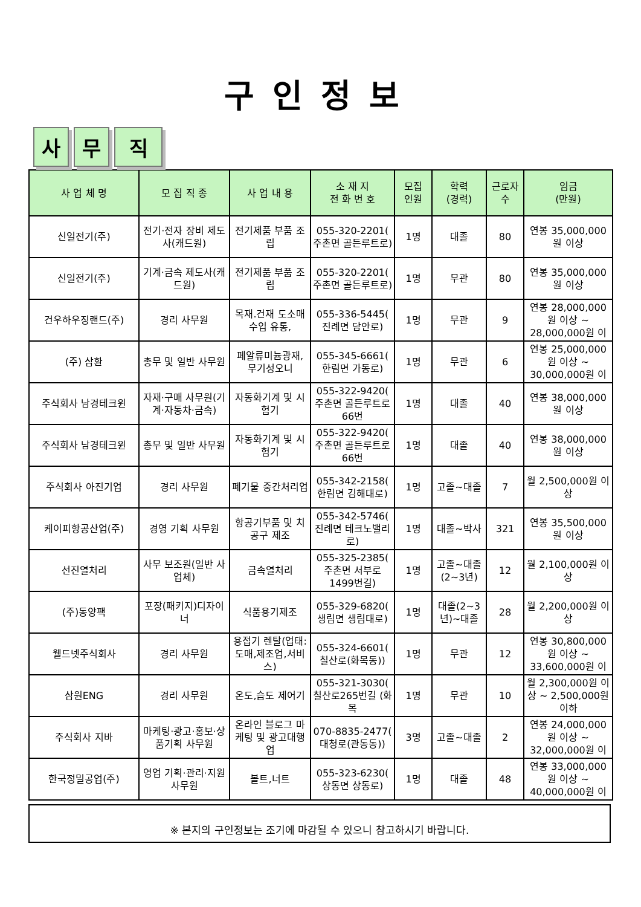구인정보
사 무 직
| 사 업 체 명 | 모 집 직 종 | 사 업 내 용 | 소 재 지 전 화 번 호 | 모집 인원 | 학력 (경력) | 근로자 수 | 임금 (만원) |
| --- | --- | --- | --- | --- | --- | --- | --- |
| 신일전기(주) | 전기·전자 장비 제도사(캐드원) | 전기제품 부품 조립 | 055-320-2201( 주촌면 골든루트로) | 1명 | 대졸 | 80 | 연봉 35,000,000원 이상 |
| 신일전기(주) | 기계·금속 제도사(캐드원) | 전기제품 부품 조립 | 055-320-2201( 주촌면 골든루트로) | 1명 | 무관 | 80 | 연봉 35,000,000원 이상 |
| 건우하우징랜드(주) | 경리 사무원 | 목재.건재 도소매 수입 유통, | 055-336-5445( 진례면 담안로) | 1명 | 무관 | 9 | 연봉 28,000,000원 이상 ~ 28,000,000원 이 |
| (주) 삼환 | 총무 및 일반 사무원 | 폐알류미늄광재, 무기성오니 | 055-345-6661( 한림면 가동로) | 1명 | 무관 | 6 | 연봉 25,000,000원 이상 ~ 30,000,000원 이 |
| 주식회사 남경테크윈 | 자재·구매 사무원(기계·자동차·금속) | 자동화기계 및 시험기 | 055-322-9420( 주촌면 골든루트로66번 | 1명 | 대졸 | 40 | 연봉 38,000,000원 이상 |
| 주식회사 남경테크윈 | 총무 및 일반 사무원 | 자동화기계 및 시험기 | 055-322-9420( 주촌면 골든루트로66번 | 1명 | 대졸 | 40 | 연봉 38,000,000원 이상 |
| 주식회사 아진기업 | 경리 사무원 | 폐기물 중간처리업 | 055-342-2158( 한림면 김해대로) | 1명 | 고졸~대졸 | 7 | 월 2,500,000원 이상 |
| 케이피항공산업(주) | 경영 기획 사무원 | 항공기부품 및 치공구 제조 | 055-342-5746( 진례면 테크노밸리로) | 1명 | 대졸~박사 | 321 | 연봉 35,500,000원 이상 |
| 선진열처리 | 사무 보조원(일반 사업체) | 금속열처리 | 055-325-2385( 주촌면 서부로1499번길) | 1명 | 고졸~대졸(2~3년) | 12 | 월 2,100,000원 이상 |
| (주)동양팩 | 포장(패키지)디자이너 | 식품용기제조 | 055-329-6820( 생림면 생림대로) | 1명 | 대졸(2~3년)~대졸 | 28 | 월 2,200,000원 이상 |
| 웰드넷주식회사 | 경리 사무원 | 용접기 렌탈(업태: 도매,제조업,서비스) | 055-324-6601( 칠산로(화목동)) | 1명 | 무관 | 12 | 연봉 30,800,000원 이상 ~ 33,600,000원 이 |
| 삼원ENG | 경리 사무원 | 온도,습도 제어기 | 055-321-3030( 칠산로265번길 (화목 | 1명 | 무관 | 10 | 월 2,300,000원 이상 ~ 2,500,000원 이하 |
| 주식회사 지바 | 마케팅·광고·홍보·상품기획 사무원 | 온라인 블로그 마케팅 및 광고대행업 | 070-8835-2477( 대청로(관동동)) | 3명 | 고졸~대졸 | 2 | 연봉 24,000,000원 이상 ~ 32,000,000원 이 |
| 한국정밀공업(주) | 영업 기획·관리·지원 사무원 | 볼트,너트 | 055-323-6230( 상동면 상동로) | 1명 | 대졸 | 48 | 연봉 33,000,000원 이상 ~ 40,000,000원 이 |
※ 본지의 구인정보는 조기에 마감될 수 있으니 참고하시기 바랍니다.